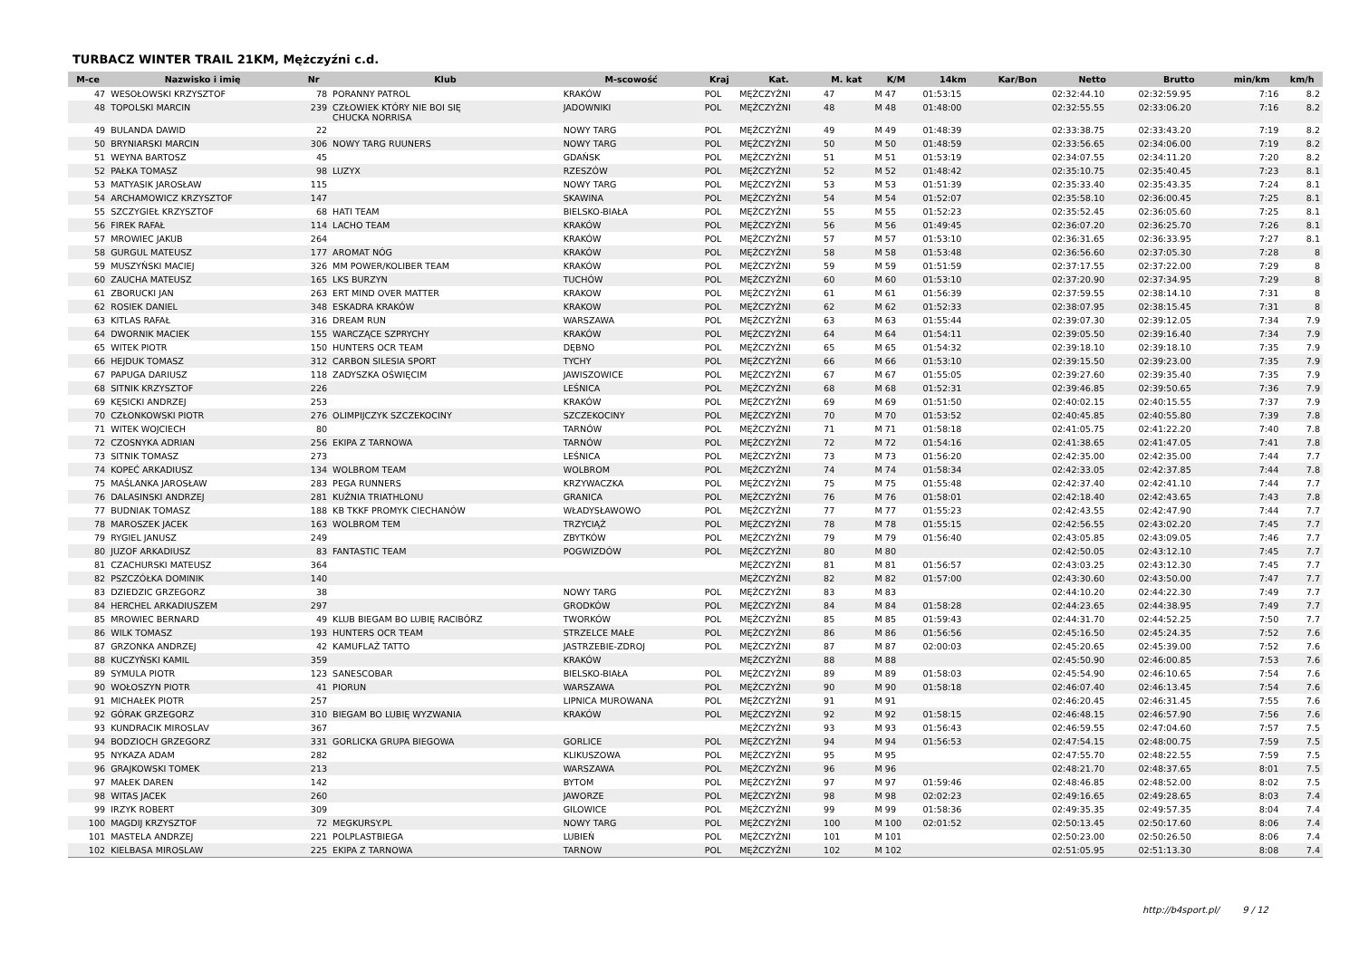TURBACZ WINTER TRAIL 21KM, Mężczyźni c.d.
| M-ce | Nazwisko i imię | Nr | Klub | M-scowość | Kraj | Kat. | M. kat | K/M | 14km | Kar/Bon | Netto | Brutto | min/km | km/h |
| --- | --- | --- | --- | --- | --- | --- | --- | --- | --- | --- | --- | --- | --- | --- |
| 47 | WESOŁOWSKI KRZYSZTOF | 78 | PORANNY PATROL | KRAKÓW | POL | MĘŻCZYŹNI | 47 | M 47 | 01:53:15 | | 02:32:44.10 | 02:32:59.95 | 7:16 | 8.2 |
| 48 | TOPOLSKI MARCIN | 239 | CZŁOWIEK KTÓRY NIE BOI SIĘ CHUCKA NORRISA | JADOWNIKI | POL | MĘŻCZYŹNI | 48 | M 48 | 01:48:00 | | 02:32:55.55 | 02:33:06.20 | 7:16 | 8.2 |
| 49 | BULANDA DAWID | 22 | | NOWY TARG | POL | MĘŻCZYŹNI | 49 | M 49 | 01:48:39 | | 02:33:38.75 | 02:33:43.20 | 7:19 | 8.2 |
| 50 | BRYNIARSKI MARCIN | 306 | NOWY TARG RUUNERS | NOWY TARG | POL | MĘŻCZYŹNI | 50 | M 50 | 01:48:59 | | 02:33:56.65 | 02:34:06.00 | 7:19 | 8.2 |
| 51 | WEYNA BARTOSZ | 45 | | GDAŃSK | POL | MĘŻCZYŹNI | 51 | M 51 | 01:53:19 | | 02:34:07.55 | 02:34:11.20 | 7:20 | 8.2 |
| 52 | PAŁKA TOMASZ | 98 | LUZYX | RZESZÓW | POL | MĘŻCZYŹNI | 52 | M 52 | 01:48:42 | | 02:35:10.75 | 02:35:40.45 | 7:23 | 8.1 |
| 53 | MATYASIK JAROSŁAW | 115 | | NOWY TARG | POL | MĘŻCZYŹNI | 53 | M 53 | 01:51:39 | | 02:35:33.40 | 02:35:43.35 | 7:24 | 8.1 |
| 54 | ARCHAMOWICZ KRZYSZTOF | 147 | | SKAWINA | POL | MĘŻCZYŹNI | 54 | M 54 | 01:52:07 | | 02:35:58.10 | 02:36:00.45 | 7:25 | 8.1 |
| 55 | SZCZYGIEŁ KRZYSZTOF | 68 | HATI TEAM | BIELSKO-BIAŁA | POL | MĘŻCZYŹNI | 55 | M 55 | 01:52:23 | | 02:35:52.45 | 02:36:05.60 | 7:25 | 8.1 |
| 56 | FIREK RAFAŁ | 114 | LACHO TEAM | KRAKÓW | POL | MĘŻCZYŹNI | 56 | M 56 | 01:49:45 | | 02:36:07.20 | 02:36:25.70 | 7:26 | 8.1 |
| 57 | MROWIEC JAKUB | 264 | | KRAKÓW | POL | MĘŻCZYŹNI | 57 | M 57 | 01:53:10 | | 02:36:31.65 | 02:36:33.95 | 7:27 | 8.1 |
| 58 | GURGUL MATEUSZ | 177 | AROMAT NÓG | KRAKÓW | POL | MĘŻCZYŹNI | 58 | M 58 | 01:53:48 | | 02:36:56.60 | 02:37:05.30 | 7:28 | 8 |
| 59 | MUSZYŃSKI MACIEJ | 326 | MM POWER/KOLIBER TEAM | KRAKÓW | POL | MĘŻCZYŹNI | 59 | M 59 | 01:51:59 | | 02:37:17.55 | 02:37:22.00 | 7:29 | 8 |
| 60 | ZAUCHA MATEUSZ | 165 | LKS BURZYN | TUCHÓW | POL | MĘŻCZYŹNI | 60 | M 60 | 01:53:10 | | 02:37:20.90 | 02:37:34.95 | 7:29 | 8 |
| 61 | ZBORUCKI JAN | 263 | ERT MIND OVER MATTER | KRAKOW | POL | MĘŻCZYŹNI | 61 | M 61 | 01:56:39 | | 02:37:59.55 | 02:38:14.10 | 7:31 | 8 |
| 62 | ROSIEK DANIEL | 348 | ESKADRA KRAKÓW | KRAKOW | POL | MĘŻCZYŹNI | 62 | M 62 | 01:52:33 | | 02:38:07.95 | 02:38:15.45 | 7:31 | 8 |
| 63 | KITLAS RAFAŁ | 316 | DREAM RUN | WARSZAWA | POL | MĘŻCZYŹNI | 63 | M 63 | 01:55:44 | | 02:39:07.30 | 02:39:12.05 | 7:34 | 7.9 |
| 64 | DWORNIK MACIEK | 155 | WARCZĄCE SZPRYCHY | KRAKÓW | POL | MĘŻCZYŹNI | 64 | M 64 | 01:54:11 | | 02:39:05.50 | 02:39:16.40 | 7:34 | 7.9 |
| 65 | WITEK PIOTR | 150 | HUNTERS OCR TEAM | DĘBNO | POL | MĘŻCZYŹNI | 65 | M 65 | 01:54:32 | | 02:39:18.10 | 02:39:18.10 | 7:35 | 7.9 |
| 66 | HEJDUK TOMASZ | 312 | CARBON SILESIA SPORT | TYCHY | POL | MĘŻCZYŹNI | 66 | M 66 | 01:53:10 | | 02:39:15.50 | 02:39:23.00 | 7:35 | 7.9 |
| 67 | PAPUGA DARIUSZ | 118 | ZADYSZKA OŚWIĘCIM | JAWISZOWICE | POL | MĘŻCZYŹNI | 67 | M 67 | 01:55:05 | | 02:39:27.60 | 02:39:35.40 | 7:35 | 7.9 |
| 68 | SITNIK KRZYSZTOF | 226 | | LEŚNICA | POL | MĘŻCZYŹNI | 68 | M 68 | 01:52:31 | | 02:39:46.85 | 02:39:50.65 | 7:36 | 7.9 |
| 69 | KĘSICKI ANDRZEJ | 253 | | KRAKÓW | POL | MĘŻCZYŹNI | 69 | M 69 | 01:51:50 | | 02:40:02.15 | 02:40:15.55 | 7:37 | 7.9 |
| 70 | CZŁONKOWSKI PIOTR | 276 | OLIMPIJCZYK SZCZEKOCINY | SZCZEKOCINY | POL | MĘŻCZYŹNI | 70 | M 70 | 01:53:52 | | 02:40:45.85 | 02:40:55.80 | 7:39 | 7.8 |
| 71 | WITEK WOJCIECH | 80 | | TARNÓW | POL | MĘŻCZYŹNI | 71 | M 71 | 01:58:18 | | 02:41:05.75 | 02:41:22.20 | 7:40 | 7.8 |
| 72 | CZOSNYKA ADRIAN | 256 | EKIPA Z TARNOWA | TARNÓW | POL | MĘŻCZYŹNI | 72 | M 72 | 01:54:16 | | 02:41:38.65 | 02:41:47.05 | 7:41 | 7.8 |
| 73 | SITNIK TOMASZ | 273 | | LEŚNICA | POL | MĘŻCZYŹNI | 73 | M 73 | 01:56:20 | | 02:42:35.00 | 02:42:35.00 | 7:44 | 7.7 |
| 74 | KOPEĆ ARKADIUSZ | 134 | WOLBROM TEAM | WOLBROM | POL | MĘŻCZYŹNI | 74 | M 74 | 01:58:34 | | 02:42:33.05 | 02:42:37.85 | 7:44 | 7.8 |
| 75 | MAŚLANKA JAROSŁAW | 283 | PEGA RUNNERS | KRZYWACZKA | POL | MĘŻCZYŹNI | 75 | M 75 | 01:55:48 | | 02:42:37.40 | 02:42:41.10 | 7:44 | 7.7 |
| 76 | DALASINSKI ANDRZEJ | 281 | KUŹNIA TRIATHLONU | GRANICA | POL | MĘŻCZYŹNI | 76 | M 76 | 01:58:01 | | 02:42:18.40 | 02:42:43.65 | 7:43 | 7.8 |
| 77 | BUDNIAK TOMASZ | 188 | KB TKKF PROMYK CIECHANÓW | WŁADYSŁAWOWO | POL | MĘŻCZYŹNI | 77 | M 77 | 01:55:23 | | 02:42:43.55 | 02:42:47.90 | 7:44 | 7.7 |
| 78 | MAROSZEK JACEK | 163 | WOLBROM TEM | TRZYCIĄŻ | POL | MĘŻCZYŹNI | 78 | M 78 | 01:55:15 | | 02:42:56.55 | 02:43:02.20 | 7:45 | 7.7 |
| 79 | RYGIEL JANUSZ | 249 | | ZBYTKÓW | POL | MĘŻCZYŹNI | 79 | M 79 | 01:56:40 | | 02:43:05.85 | 02:43:09.05 | 7:46 | 7.7 |
| 80 | JUZOF ARKADIUSZ | 83 | FANTASTIC TEAM | POGWIZDÓW | POL | MĘŻCZYŹNI | 80 | M 80 | | | 02:42:50.05 | 02:43:12.10 | 7:45 | 7.7 |
| 81 | CZACHURSKI MATEUSZ | 364 | | | | MĘŻCZYŹNI | 81 | M 81 | 01:56:57 | | 02:43:03.25 | 02:43:12.30 | 7:45 | 7.7 |
| 82 | PSZCZÓŁKA DOMINIK | 140 | | | | MĘŻCZYŹNI | 82 | M 82 | 01:57:00 | | 02:43:30.60 | 02:43:50.00 | 7:47 | 7.7 |
| 83 | DZIEDZIC GRZEGORZ | 38 | | NOWY TARG | POL | MĘŻCZYŹNI | 83 | M 83 | | | 02:44:10.20 | 02:44:22.30 | 7:49 | 7.7 |
| 84 | HERCHEL ARKADIUSZEM | 297 | | GRODKÓW | POL | MĘŻCZYŹNI | 84 | M 84 | 01:58:28 | | 02:44:23.65 | 02:44:38.95 | 7:49 | 7.7 |
| 85 | MROWIEC BERNARD | 49 | KLUB BIEGAM BO LUBIĘ RACIBÓRZ | TWORKÓW | POL | MĘŻCZYŹNI | 85 | M 85 | 01:59:43 | | 02:44:31.70 | 02:44:52.25 | 7:50 | 7.7 |
| 86 | WILK TOMASZ | 193 | HUNTERS OCR TEAM | STRZELCE MAŁE | POL | MĘŻCZYŹNI | 86 | M 86 | 01:56:56 | | 02:45:16.50 | 02:45:24.35 | 7:52 | 7.6 |
| 87 | GRZONKA ANDRZEJ | 42 | KAMUFLAŻ TATTO | JASTRZEBIE-ZDROJ | POL | MĘŻCZYŹNI | 87 | M 87 | 02:00:03 | | 02:45:20.65 | 02:45:39.00 | 7:52 | 7.6 |
| 88 | KUCZYŃSKI KAMIL | 359 | | KRAKÓW | | MĘŻCZYŹNI | 88 | M 88 | | | 02:45:50.90 | 02:46:00.85 | 7:53 | 7.6 |
| 89 | SYMULA PIOTR | 123 | SANESCOBAR | BIELSKO-BIAŁA | POL | MĘŻCZYŹNI | 89 | M 89 | 01:58:03 | | 02:45:54.90 | 02:46:10.65 | 7:54 | 7.6 |
| 90 | WOŁOSZYN PIOTR | 41 | PIORUN | WARSZAWA | POL | MĘŻCZYŹNI | 90 | M 90 | 01:58:18 | | 02:46:07.40 | 02:46:13.45 | 7:54 | 7.6 |
| 91 | MICHAŁEK PIOTR | 257 | | LIPNICA MUROWANA | POL | MĘŻCZYŹNI | 91 | M 91 | | | 02:46:20.45 | 02:46:31.45 | 7:55 | 7.6 |
| 92 | GÓRAK GRZEGORZ | 310 | BIEGAM BO LUBIĘ WYZWANIA | KRAKÓW | POL | MĘŻCZYŹNI | 92 | M 92 | 01:58:15 | | 02:46:48.15 | 02:46:57.90 | 7:56 | 7.6 |
| 93 | KUNDRACIK MIROSLAV | 367 | | | | MĘŻCZYŹNI | 93 | M 93 | 01:56:43 | | 02:46:59.55 | 02:47:04.60 | 7:57 | 7.5 |
| 94 | BODZIOCH GRZEGORZ | 331 | GORLICKA GRUPA BIEGOWA | GORLICE | POL | MĘŻCZYŹNI | 94 | M 94 | 01:56:53 | | 02:47:54.15 | 02:48:00.75 | 7:59 | 7.5 |
| 95 | NYKAZA ADAM | 282 | | KLIKUSZOWA | POL | MĘŻCZYŹNI | 95 | M 95 | | | 02:47:55.70 | 02:48:22.55 | 7:59 | 7.5 |
| 96 | GRAJKOWSKI TOMEK | 213 | | WARSZAWA | POL | MĘŻCZYŹNI | 96 | M 96 | | | 02:48:21.70 | 02:48:37.65 | 8:01 | 7.5 |
| 97 | MAŁEK DAREN | 142 | | BYTOM | POL | MĘŻCZYŹNI | 97 | M 97 | 01:59:46 | | 02:48:46.85 | 02:48:52.00 | 8:02 | 7.5 |
| 98 | WITAS JACEK | 260 | | JAWORZE | POL | MĘŻCZYŹNI | 98 | M 98 | 02:02:23 | | 02:49:16.65 | 02:49:28.65 | 8:03 | 7.4 |
| 99 | IRZYK ROBERT | 309 | | GILOWICE | POL | MĘŻCZYŹNI | 99 | M 99 | 01:58:36 | | 02:49:35.35 | 02:49:57.35 | 8:04 | 7.4 |
| 100 | MAGDIJ KRZYSZTOF | 72 | MEGKURSY.PL | NOWY TARG | POL | MĘŻCZYŹNI | 100 | M 100 | 02:01:52 | | 02:50:13.45 | 02:50:17.60 | 8:06 | 7.4 |
| 101 | MASTELA ANDRZEJ | 221 | POLPLASTBIEGA | LUBIEŃ | POL | MĘŻCZYŹNI | 101 | M 101 | | | 02:50:23.00 | 02:50:26.50 | 8:06 | 7.4 |
| 102 | KIELBASA MIROSLAW | 225 | EKIPA Z TARNOWA | TARNOW | POL | MĘŻCZYŹNI | 102 | M 102 | | | 02:51:05.95 | 02:51:13.30 | 8:08 | 7.4 |
http://b4sport.pl/ 9 / 12